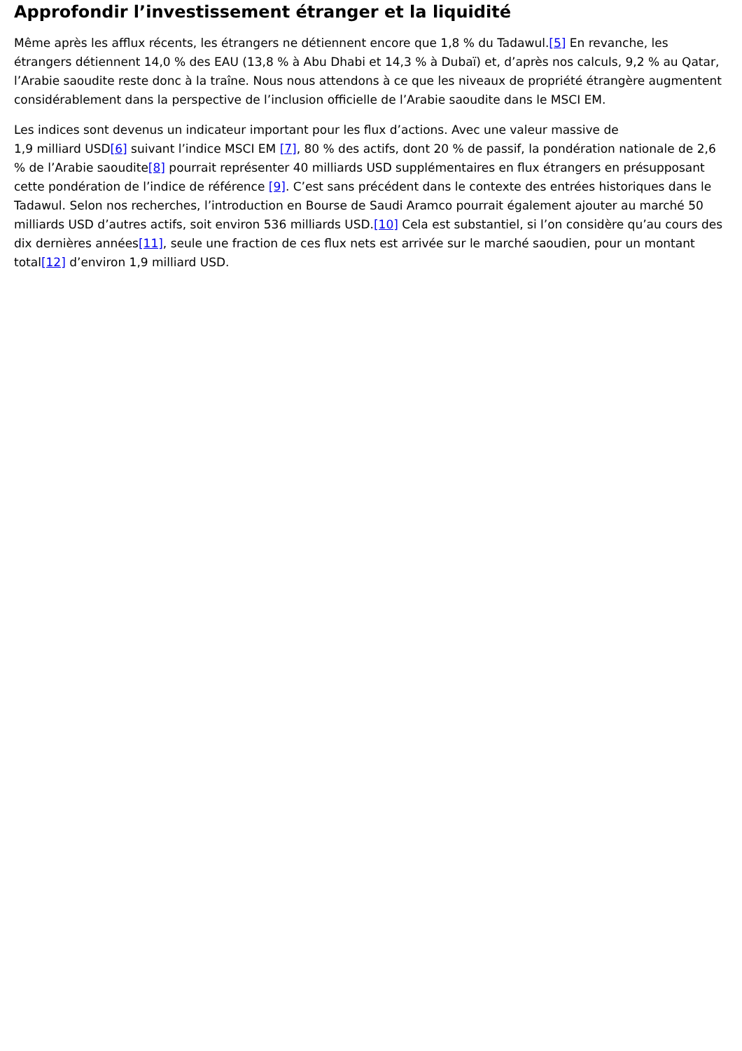Approfondir l’investissement étranger et la liquidité
Même après les afflux récents, les étrangers ne détiennent encore que 1,8 % du Tadawul.[5] En revanche, les étrangers détiennent 14,0 % des EAU (13,8 % à Abu Dhabi et 14,3 % à Dubaï) et, d’après nos calculs, 9,2 % au Qatar, l’Arabie saoudite reste donc à la traîne. Nous nous attendons à ce que les niveaux de propriété étrangère augmentent considérablement dans la perspective de l’inclusion officielle de l’Arabie saoudite dans le MSCI EM.
Les indices sont devenus un indicateur important pour les flux d’actions. Avec une valeur massive de
1,9 milliard USD[6] suivant l’indice MSCI EM [7], 80 % des actifs, dont 20 % de passif, la pondération nationale de 2,6 % de l’Arabie saoudite[8] pourrait représenter 40 milliards USD supplémentaires en flux étrangers en présupposant cette pondération de l’indice de référence [9]. C’est sans précédent dans le contexte des entrées historiques dans le Tadawul. Selon nos recherches, l’introduction en Bourse de Saudi Aramco pourrait également ajouter au marché 50 milliards USD d’autres actifs, soit environ 536 milliards USD.[10] Cela est substantiel, si l’on considère qu’au cours des dix dernières années[11], seule une fraction de ces flux nets est arrivée sur le marché saoudien, pour un montant total[12] d’environ 1,9 milliard USD.